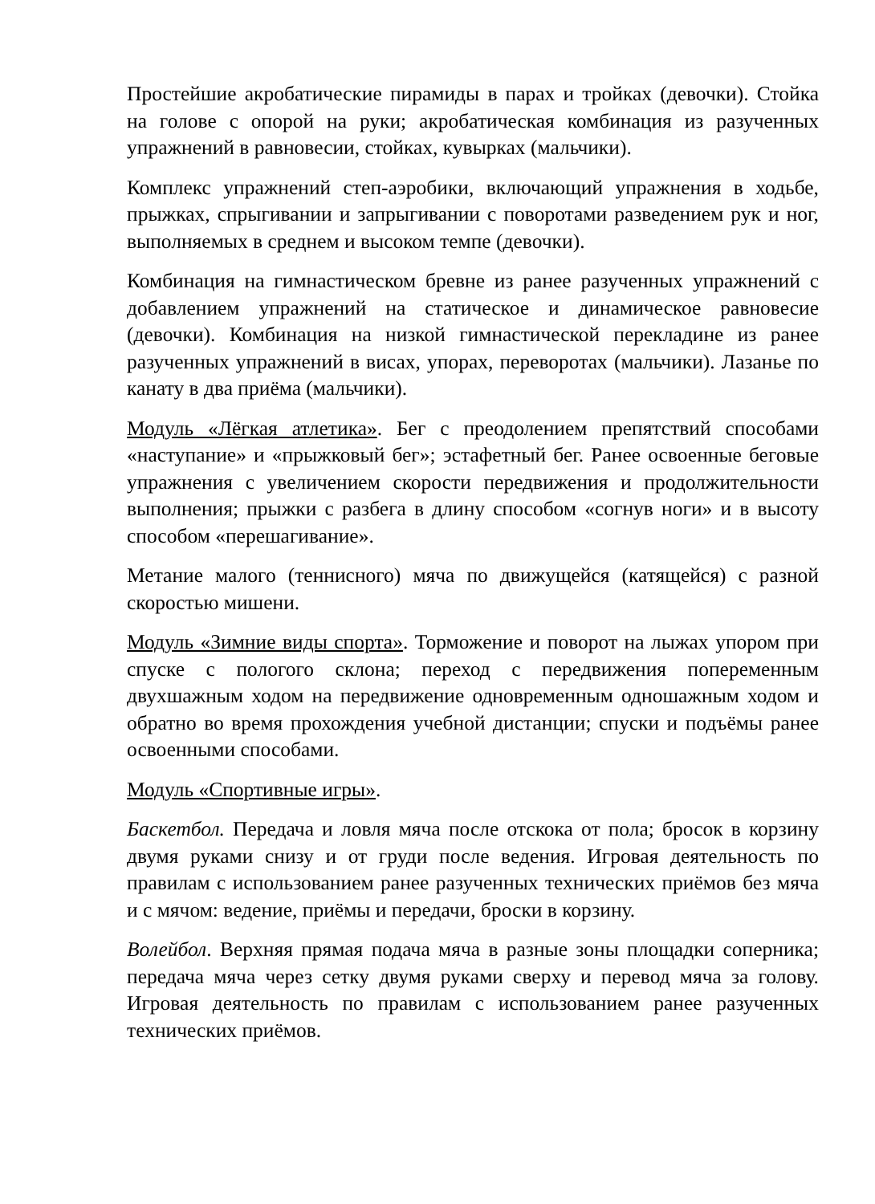Простейшие акробатические пирамиды в парах и тройках (девочки). Стойка на голове с опорой на руки; акробатическая комбинация из разученных упражнений в равновесии, стойках, кувырках (мальчики).
Комплекс упражнений степ-аэробики, включающий упражнения в ходьбе, прыжках, спрыгивании и запрыгивании с поворотами разведением рук и ног, выполняемых в среднем и высоком темпе (девочки).
Комбинация на гимнастическом бревне из ранее разученных упражнений с добавлением упражнений на статическое и динамическое равновесие (девочки). Комбинация на низкой гимнастической перекладине из ранее разученных упражнений в висах, упорах, переворотах (мальчики). Лазанье по канату в два приёма (мальчики).
Модуль «Лёгкая атлетика». Бег с преодолением препятствий способами «наступание» и «прыжковый бег»; эстафетный бег. Ранее освоенные беговые упражнения с увеличением скорости передвижения и продолжительности выполнения; прыжки с разбега в длину способом «согнув ноги» и в высоту способом «перешагивание».
Метание малого (теннисного) мяча по движущейся (катящейся) с разной скоростью мишени.
Модуль «Зимние виды спорта». Торможение и поворот на лыжах упором при спуске с пологого склона; переход с передвижения попеременным двухшажным ходом на передвижение одновременным одношажным ходом и обратно во время прохождения учебной дистанции; спуски и подъёмы ранее освоенными способами.
Модуль «Спортивные игры».
Баскетбол. Передача и ловля мяча после отскока от пола; бросок в корзину двумя руками снизу и от груди после ведения. Игровая деятельность по правилам с использованием ранее разученных технических приёмов без мяча и с мячом: ведение, приёмы и передачи, броски в корзину.
Волейбол. Верхняя прямая подача мяча в разные зоны площадки соперника; передача мяча через сетку двумя руками сверху и перевод мяча за голову. Игровая деятельность по правилам с использованием ранее разученных технических приёмов.